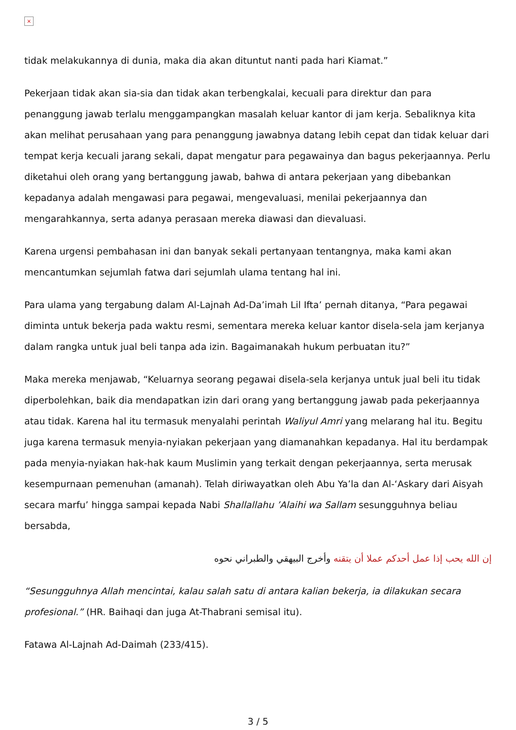×
tidak melakukannya di dunia, maka dia akan dituntut nanti pada hari Kiamat.”
Pekerjaan tidak akan sia-sia dan tidak akan terbengkalai, kecuali para direktur dan para penanggung jawab terlalu menggampangkan masalah keluar kantor di jam kerja. Sebaliknya kita akan melihat perusahaan yang para penanggung jawabnya datang lebih cepat dan tidak keluar dari tempat kerja kecuali jarang sekali, dapat mengatur para pegawainya dan bagus pekerjaannya. Perlu diketahui oleh orang yang bertanggung jawab, bahwa di antara pekerjaan yang dibebankan kepadanya adalah mengawasi para pegawai, mengevaluasi, menilai pekerjaannya dan mengarahkannya, serta adanya perasaan mereka diawasi dan dievaluasi.
Karena urgensi pembahasan ini dan banyak sekali pertanyaan tentangnya, maka kami akan mencantumkan sejumlah fatwa dari sejumlah ulama tentang hal ini.
Para ulama yang tergabung dalam Al-Lajnah Ad-Da’imah Lil Ifta’ pernah ditanya, “Para pegawai diminta untuk bekerja pada waktu resmi, sementara mereka keluar kantor disela-sela jam kerjanya dalam rangka untuk jual beli tanpa ada izin. Bagaimanakah hukum perbuatan itu?”
Maka mereka menjawab, “Keluarnya seorang pegawai disela-sela kerjanya untuk jual beli itu tidak diperbolehkan, baik dia mendapatkan izin dari orang yang bertanggung jawab pada pekerjaannya atau tidak. Karena hal itu termasuk menyalahi perintah Waliyul Amri yang melarang hal itu. Begitu juga karena termasuk menyia-nyiakan pekerjaan yang diamanahkan kepadanya. Hal itu berdampak pada menyia-nyiakan hak-hak kaum Muslimin yang terkait dengan pekerjaannya, serta merusak kesempurnaan pemenuhan (amanah). Telah diriwayatkan oleh Abu Ya’la dan Al-‘Askary dari Aisyah secara marfu’ hingga sampai kepada Nabi Shallallahu ’Alaihi wa Sallam sesungguhnya beliau bersabda,
إن الله يحب إذا عمل أحدكم عملا أن يتقنه وأخرج البيهقي والطبراني نحوه
“Sesungguhnya Allah mencintai, kalau salah satu di antara kalian bekerja, ia dilakukan secara profesional.” (HR. Baihaqi dan juga At-Thabrani semisal itu).
Fatawa Al-Lajnah Ad-Daimah (233/415).
3 / 5